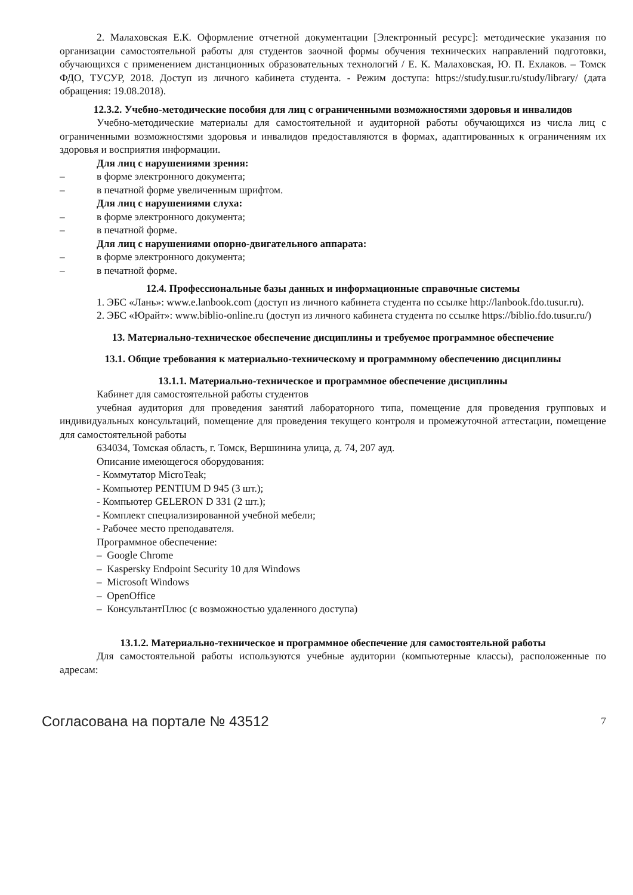2. Малаховская Е.К. Оформление отчетной документации [Электронный ресурс]: методические указания по организации самостоятельной работы для студентов заочной формы обучения технических направлений подготовки, обучающихся с применением дистанционных образовательных технологий / Е. К. Малаховская, Ю. П. Ехлаков. – Томск ФДО, ТУСУР, 2018. Доступ из личного кабинета студента. - Режим доступа: https://study.tusur.ru/study/library/ (дата обращения: 19.08.2018).
12.3.2. Учебно-методические пособия для лиц с ограниченными возможностями здоровья и инвалидов
Учебно-методические материалы для самостоятельной и аудиторной работы обучающихся из числа лиц с ограниченными возможностями здоровья и инвалидов предоставляются в формах, адаптированных к ограничениям их здоровья и восприятия информации.
Для лиц с нарушениями зрения:
– в форме электронного документа;
– в печатной форме увеличенным шрифтом.
Для лиц с нарушениями слуха:
– в форме электронного документа;
– в печатной форме.
Для лиц с нарушениями опорно-двигательного аппарата:
– в форме электронного документа;
– в печатной форме.
12.4. Профессиональные базы данных и информационные справочные системы
1. ЭБС «Лань»: www.e.lanbook.com (доступ из личного кабинета студента по ссылке http://lanbook.fdo.tusur.ru).
2. ЭБС «Юрайт»: www.biblio-online.ru (доступ из личного кабинета студента по ссылке https://biblio.fdo.tusur.ru/)
13. Материально-техническое обеспечение дисциплины и требуемое программное обеспечение
13.1. Общие требования к материально-техническому и программному обеспечению дисциплины
13.1.1. Материально-техническое и программное обеспечение дисциплины
Кабинет для самостоятельной работы студентов
учебная аудитория для проведения занятий лабораторного типа, помещение для проведения групповых и индивидуальных консультаций, помещение для проведения текущего контроля и промежуточной аттестации, помещение для самостоятельной работы
634034, Томская область, г. Томск, Вершинина улица, д. 74, 207 ауд.
Описание имеющегося оборудования:
- Коммутатор MicroTeak;
- Компьютер PENTIUM D 945 (3 шт.);
- Компьютер GELERON D 331 (2 шт.);
- Комплект специализированной учебной мебели;
- Рабочее место преподавателя.
Программное обеспечение:
– Google Chrome
– Kaspersky Endpoint Security 10 для Windows
– Microsoft Windows
– OpenOffice
– КонсультантПлюс (с возможностью удаленного доступа)
13.1.2. Материально-техническое и программное обеспечение для самостоятельной работы
Для самостоятельной работы используются учебные аудитории (компьютерные классы), расположенные по адресам:
Согласована на портале № 43512 7